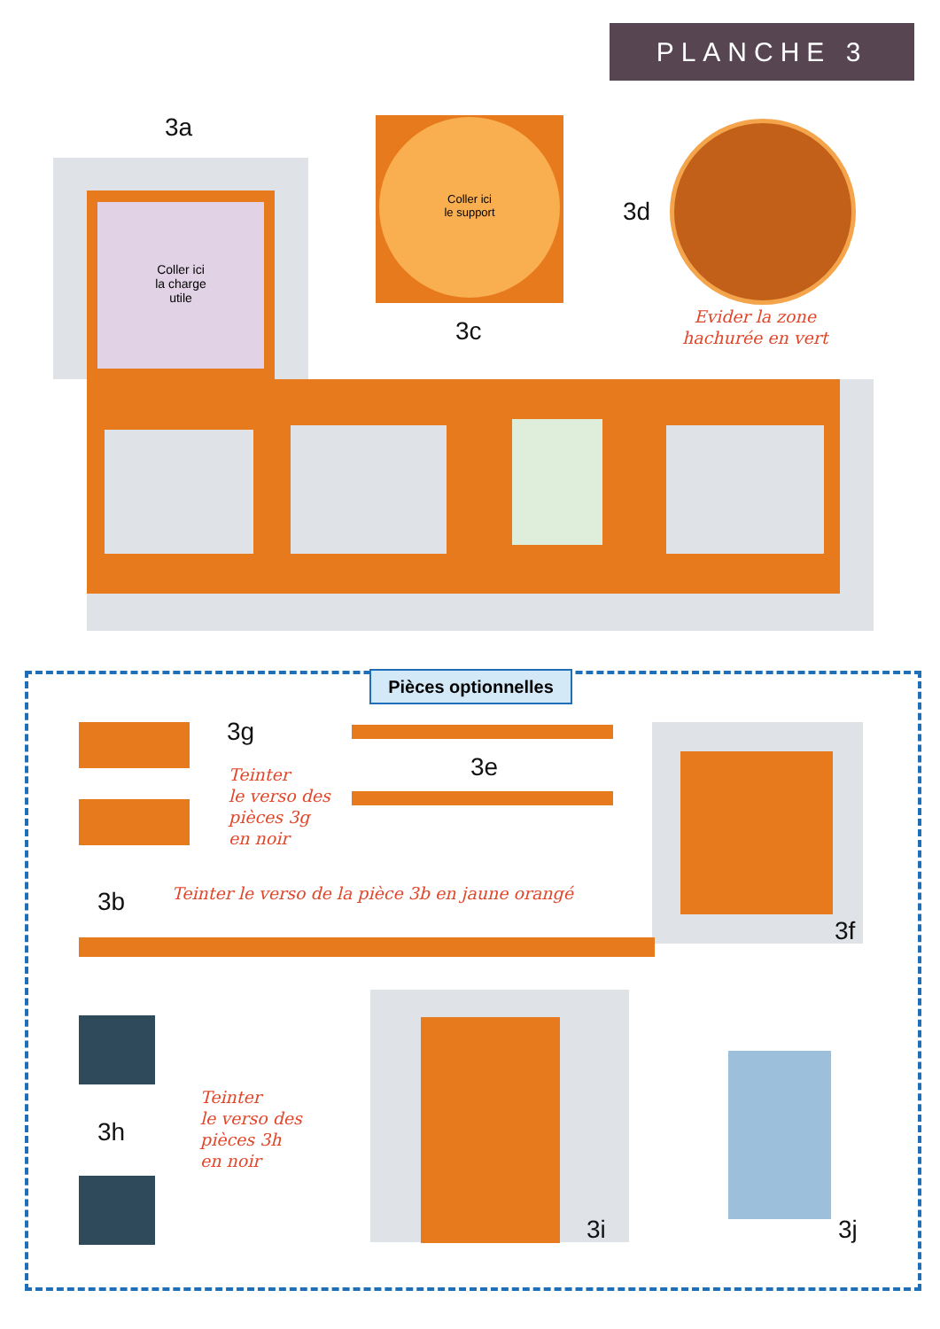PLANCHE 3
3a
Coller ici
la charge
utile
Coller ici
le support
3c
3d
Evider la zone
hachurée en vert
Pièces optionnelles
3g
Teinter
le verso des
pièces 3g
en noir
3e
3f
3b
Teinter le verso de la pièce 3b en jaune orangé
3h
Teinter
le verso des
pièces 3h
en noir
3i 3j